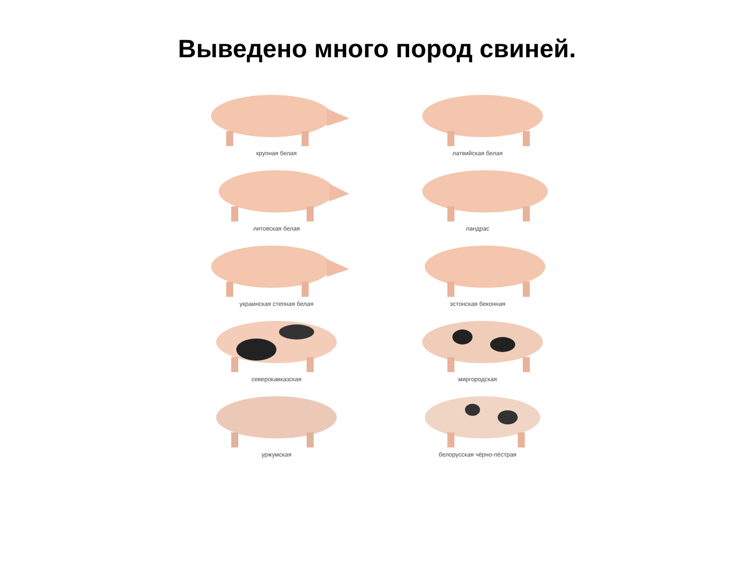Выведено много пород свиней.
крупная белая
литовская белая
украинская степная белая
северокавказская
уржумская
латвийская белая
ландрас
эстонская беконная
миргородская
белорусская чёрно-пёстрая